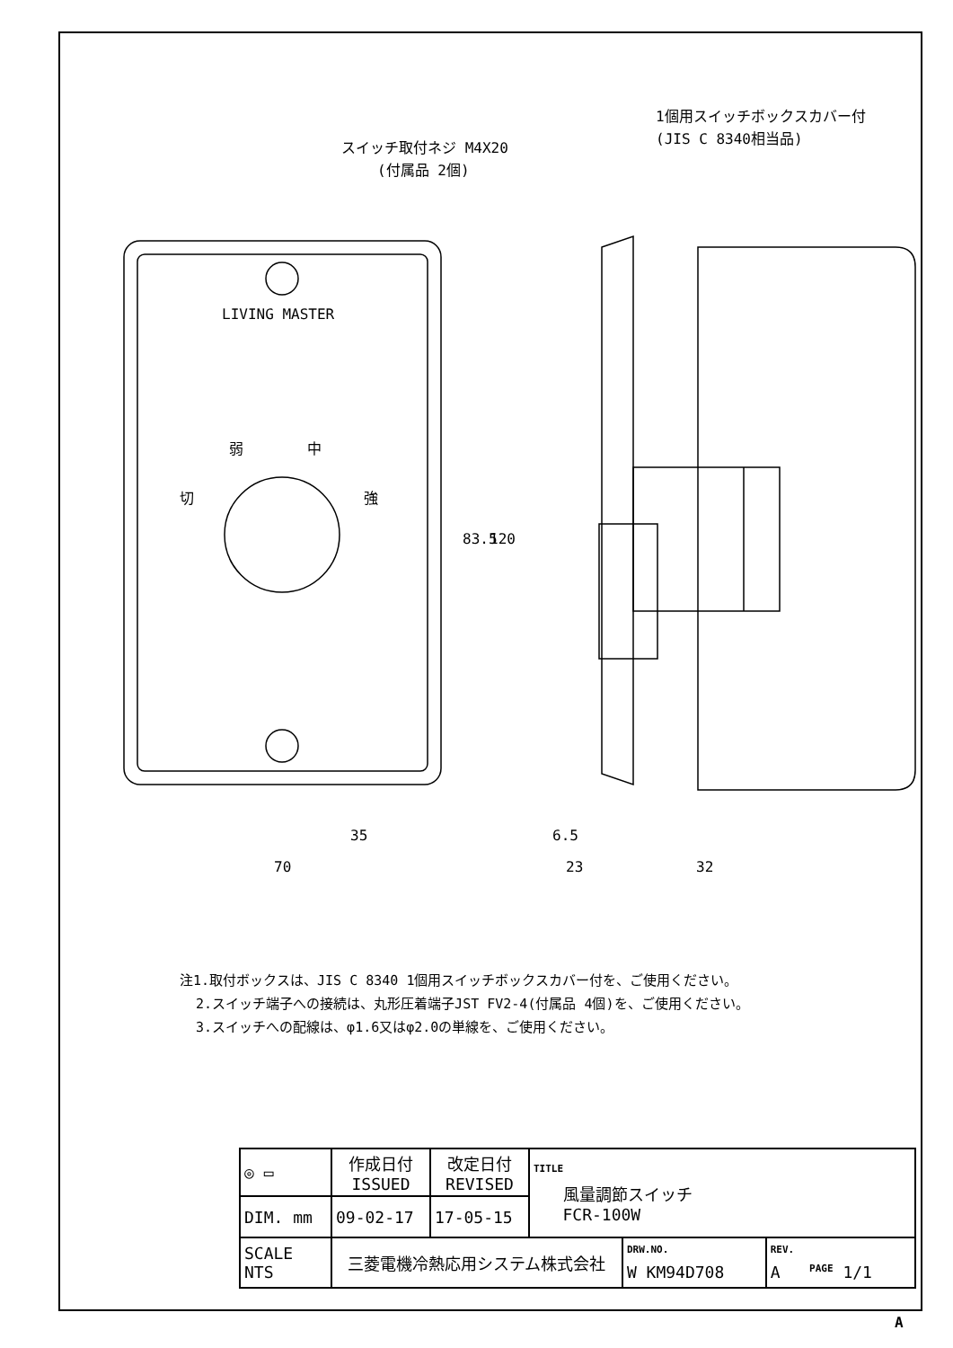スイッチ取付ネジ M4X20
(付属品 2個)
1個用スイッチボックスカバー付
(JIS C 8340相当品)
LIVING MASTER
弱
中
切
強
35
70
6.5
23
32
83.5
120
注1.取付ボックスは、JIS C 8340 1個用スイッチボックスカバー付を、ご使用ください。
2.スイッチ端子への接続は、丸形圧着端子JST FV2-4(付属品 4個)を、ご使用ください。
3.スイッチへの配線は、φ1.6又はφ2.0の単線を、ご使用ください。
| ◎ ▭ | 作成日付 ISSUED | 改定日付 REVISED | TITLE 風量調節スイッチ FCR-100W | | |
| DIM. mm | 09-02-17 | 17-05-15 | | | |
| SCALE NTS | 三菱電機冷熱応用システム株式会社 | | | DRW.NO. W KM94D708 | REV. A PAGE 1/1 |
A